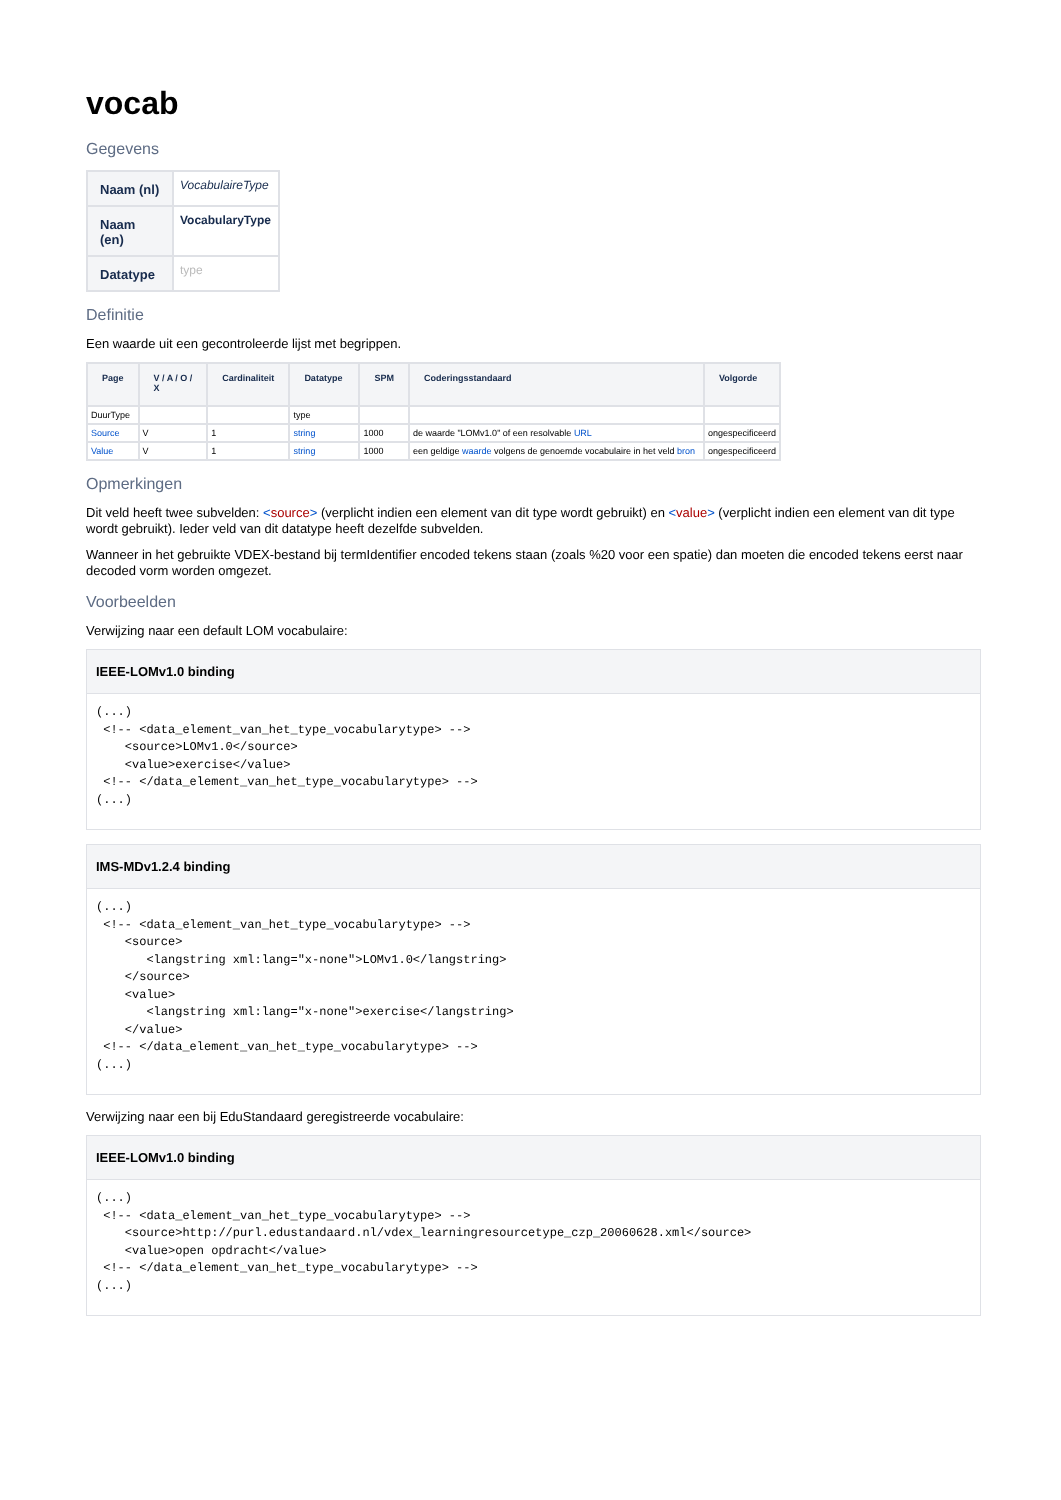vocab
Gegevens
| Naam (nl) | VocabulaireType |
| Naam (en) | VocabularyType |
| Datatype | type |
Definitie
Een waarde uit een gecontroleerde lijst met begrippen.
| Page | V / A / O / X | Cardinaliteit | Datatype | SPM | Coderingsstandaard | Volgorde |
| --- | --- | --- | --- | --- | --- | --- |
| DuurType | | | type | | | |
| Source | V | 1 | string | 1000 | de waarde "LOMv1.0" of een resolvable URL | ongespecificeerd |
| Value | V | 1 | string | 1000 | een geldige waarde volgens de genoemde vocabulaire in het veld bron | ongespecificeerd |
Opmerkingen
Dit veld heeft twee subvelden: <source> (verplicht indien een element van dit type wordt gebruikt) en <value> (verplicht indien een element van dit type wordt gebruikt). Ieder veld van dit datatype heeft dezelfde subvelden.
Wanneer in het gebruikte VDEX-bestand bij termIdentifier encoded tekens staan (zoals %20 voor een spatie) dan moeten die encoded tekens eerst naar decoded vorm worden omgezet.
Voorbeelden
Verwijzing naar een default LOM vocabulaire:
IEEE-LOMv1.0 binding
(...)
 <!-- <data_element_van_het_type_vocabularytype> -->
    <source>LOMv1.0</source>
    <value>exercise</value>
 <!-- </data_element_van_het_type_vocabularytype> -->
(...)
IMS-MDv1.2.4 binding
(...)
 <!-- <data_element_van_het_type_vocabularytype> -->
    <source>
       <langstring xml:lang="x-none">LOMv1.0</langstring>
    </source>
    <value>
       <langstring xml:lang="x-none">exercise</langstring>
    </value>
 <!-- </data_element_van_het_type_vocabularytype> -->
(...)
Verwijzing naar een bij EduStandaard geregistreerde vocabulaire:
IEEE-LOMv1.0 binding
(...)
 <!-- <data_element_van_het_type_vocabularytype> -->
    <source>http://purl.edustandaard.nl/vdex_learningresourcetype_czp_20060628.xml</source>
    <value>open opdracht</value>
 <!-- </data_element_van_het_type_vocabularytype> -->
(...)